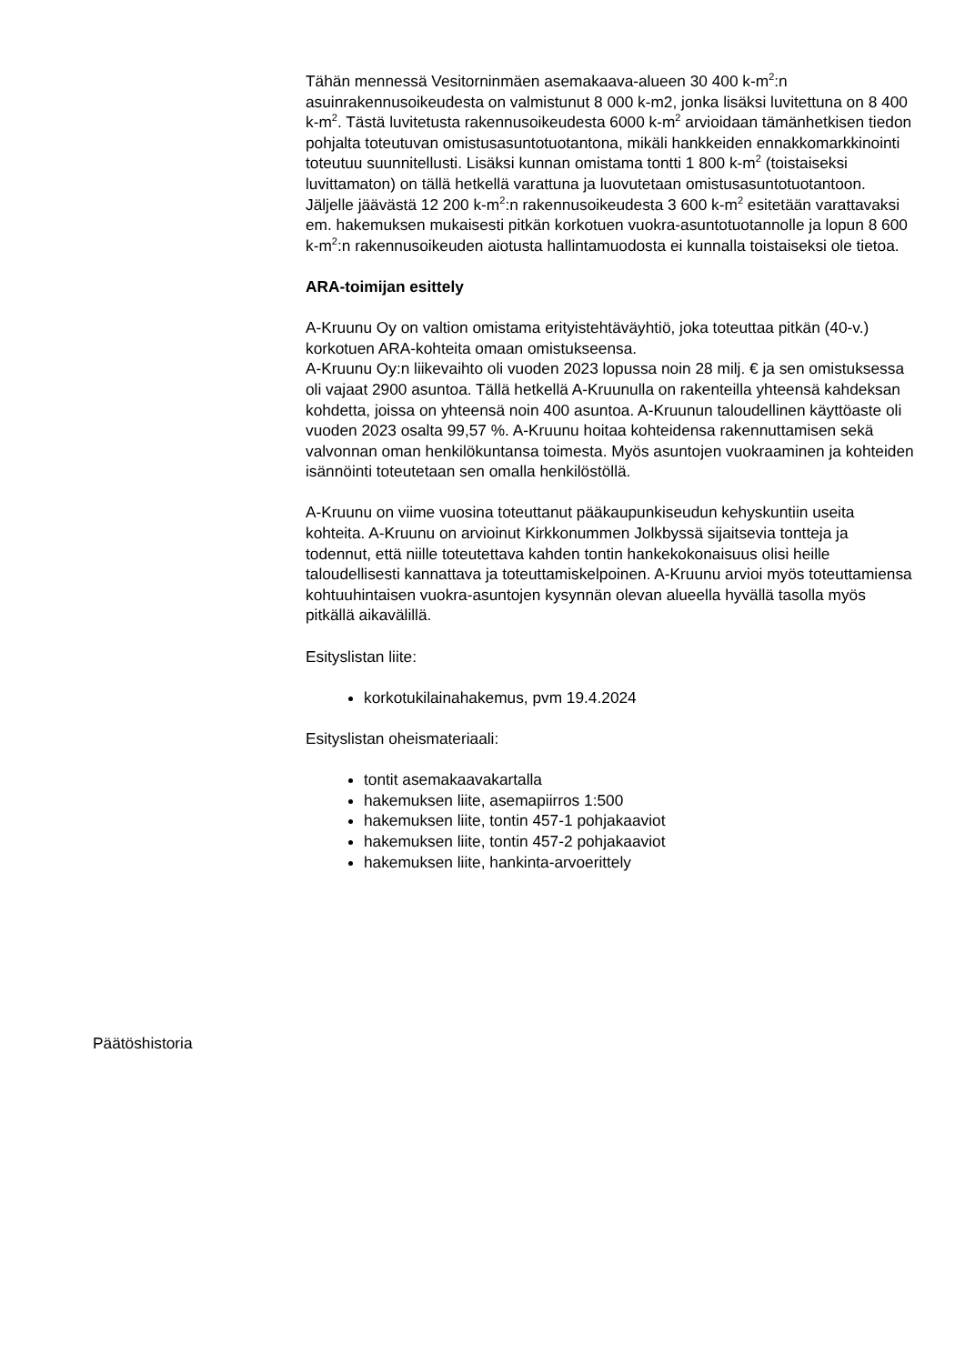Tähän mennessä Vesitorninmäen asemakaava-alueen 30 400 k-m<sup>2</sup>:n asuinrakennusoikeudesta on valmistunut 8 000 k-m2, jonka lisäksi luvitettuna on 8 400 k-m<sup>2</sup>. Tästä luvitetusta rakennusoikeudesta 6000 k-m<sup>2</sup> arvioidaan tämänhetkisen tiedon pohjalta toteutuvan omistusasuntotuotantona, mikäli hankkeiden ennakkomarkkinointi toteutuu suunnitellusti. Lisäksi kunnan omistama tontti 1 800 k-m<sup>2</sup> (toistaiseksi luvittamaton) on tällä hetkellä varattuna ja luovutetaan omistusasuntotuotantoon. Jäljelle jäävästä 12 200 k-m<sup>2</sup>:n rakennusoikeudesta 3 600 k-m<sup>2</sup> esitetään varattavaksi em. hakemuksen mukaisesti pitkän korkotuen vuokra-asuntotuotannolle ja lopun 8 600 k-m<sup>2</sup>:n rakennusoikeuden aiotusta hallintamuodosta ei kunnalla toistaiseksi ole tietoa.
ARA-toimijan esittely
A-Kruunu Oy on valtion omistama erityistehtäväyhtiö, joka toteuttaa pitkän (40-v.) korkotuen ARA-kohteita omaan omistukseensa.
A-Kruunu Oy:n liikevaihto oli vuoden 2023 lopussa noin 28 milj. € ja sen omistuksessa oli vajaat 2900 asuntoa. Tällä hetkellä A-Kruunulla on rakenteilla yhteensä kahdeksan kohdetta, joissa on yhteensä noin 400 asuntoa. A-Kruunun taloudellinen käyttöaste oli vuoden 2023 osalta 99,57 %. A-Kruunu hoitaa kohteidensa rakennuttamisen sekä valvonnan oman henkilökuntansa toimesta. Myös asuntojen vuokraaminen ja kohteiden isännöinti toteutetaan sen omalla henkilöstöllä.
A-Kruunu on viime vuosina toteuttanut pääkaupunkiseudun kehyskuntiin useita kohteita. A-Kruunu on arvioinut Kirkkonummen Jolkbyssä sijaitsevia tontteja ja todennut, että niille toteutettava kahden tontin hankekokonaisuus olisi heille taloudellisesti kannattava ja toteuttamiskelpoinen. A-Kruunu arvioi myös toteuttamiensa kohtuuhintaisen vuokra-asuntojen kysynnän olevan alueella hyvällä tasolla myös pitkällä aikavälillä.
Esityslistan liite:
korkotukilainahakemus, pvm 19.4.2024
Esityslistan oheismateriaali:
tontit asemakaavakartalla
hakemuksen liite, asemapiirros 1:500
hakemuksen liite, tontin 457-1 pohjakaaviot
hakemuksen liite, tontin 457-2 pohjakaaviot
hakemuksen liite, hankinta-arvoerittely
Päätöshistoria